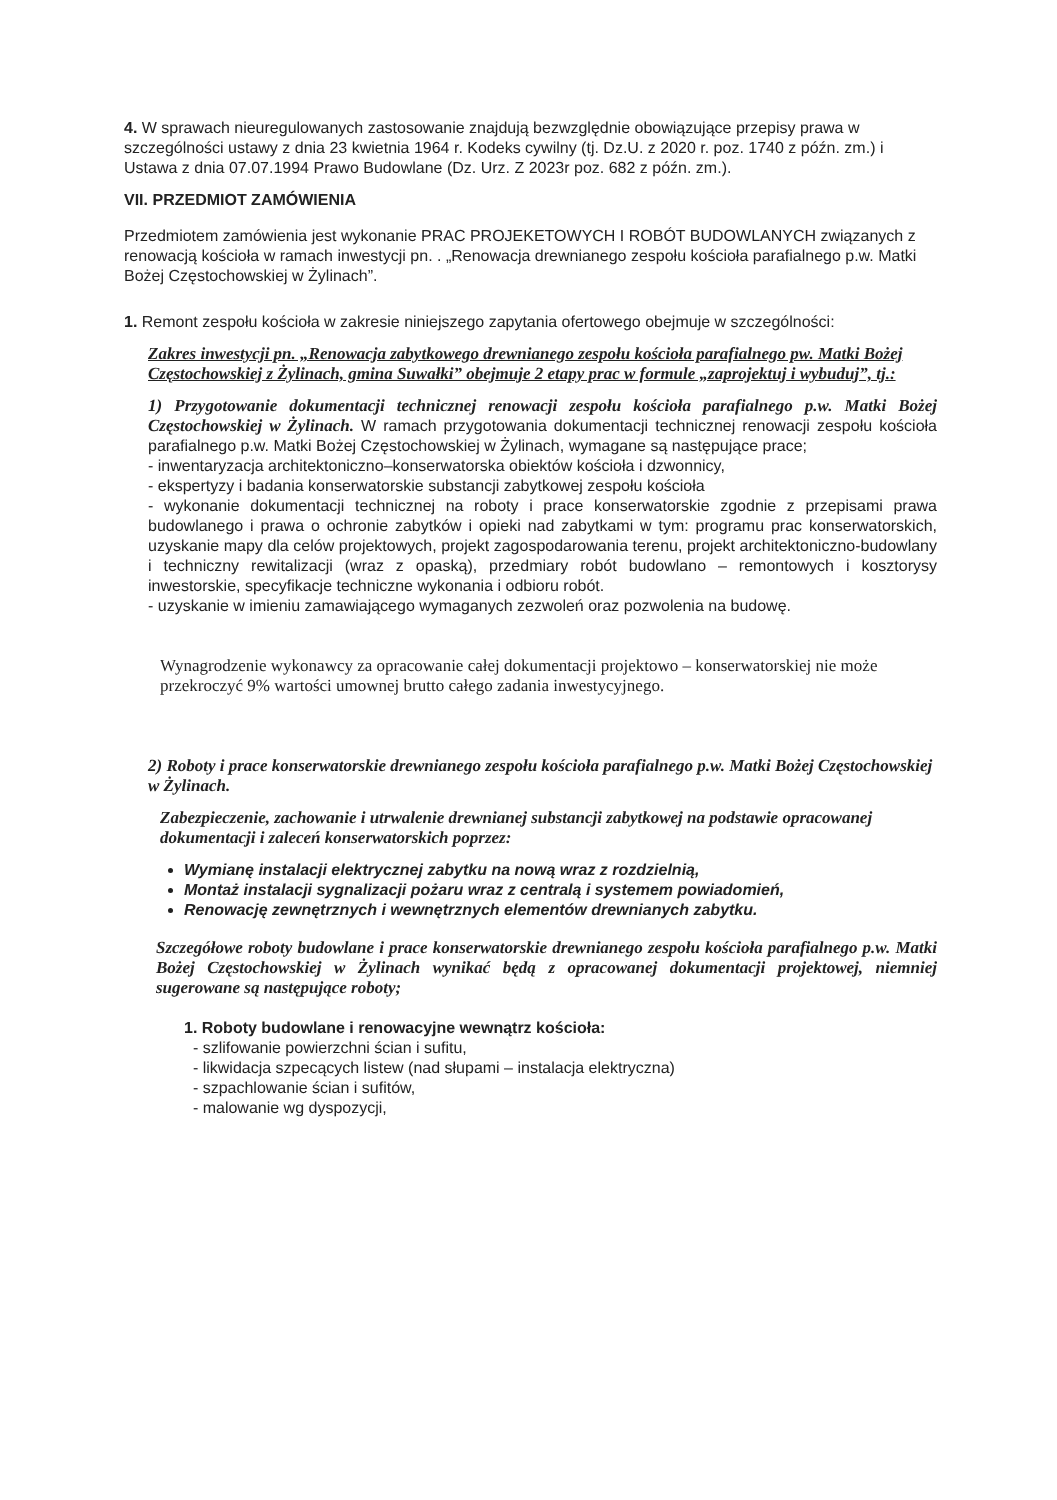4. W sprawach nieuregulowanych zastosowanie znajdują bezwzględnie obowiązujące przepisy prawa w szczególności ustawy z dnia 23 kwietnia 1964 r. Kodeks cywilny (tj. Dz.U. z 2020 r. poz. 1740 z późn. zm.) i Ustawa z dnia 07.07.1994 Prawo Budowlane (Dz. Urz. Z 2023r poz. 682 z późn. zm.).
VII. PRZEDMIOT ZAMÓWIENIA
Przedmiotem zamówienia jest wykonanie PRAC PROJEKETOWYCH I ROBÓT BUDOWLANYCH związanych z renowacją kościoła w ramach inwestycji pn. . „Renowacja drewnianego zespołu kościoła parafialnego p.w. Matki Bożej Częstochowskiej w Żylinach”.
1. Remont zespołu kościoła w zakresie niniejszego zapytania ofertowego obejmuje w szczególności:
Zakres inwestycji pn. „Renowacja zabytkowego drewnianego zespołu kościoła parafialnego pw. Matki Bożej Częstochowskiej z Żylinach, gmina Suwałki” obejmuje 2 etapy prac w formule „zaprojektuj i wybuduj”, tj.:
1) Przygotowanie dokumentacji technicznej renowacji zespołu kościoła parafialnego p.w. Matki Bożej Częstochowskiej w Żylinach. W ramach przygotowania dokumentacji technicznej renowacji zespołu kościoła parafialnego p.w. Matki Bożej Częstochowskiej w Żylinach, wymagane są następujące prace;
- inwentaryzacja architektoniczno–konserwatorska obiektów kościoła i dzwonnicy,
- ekspertyzy i badania konserwatorskie substancji zabytkowej zespołu kościoła
- wykonanie dokumentacji technicznej na roboty i prace konserwatorskie zgodnie z przepisami prawa budowlanego i prawa o ochronie zabytków i opieki nad zabytkami w tym: programu prac konserwatorskich, uzyskanie mapy dla celów projektowych, projekt zagospodarowania terenu, projekt architektoniczno-budowlany i techniczny rewitalizacji (wraz z opaską), przedmiary robót budowlano – remontowych i kosztorysy inwestorskie, specyfikacje techniczne wykonania i odbioru robót.
- uzyskanie w imieniu zamawiającego wymaganych zezwoleń oraz pozwolenia na budowę.
Wynagrodzenie wykonawcy za opracowanie całej dokumentacji projektowo – konserwatorskiej nie może przekroczyć 9% wartości umownej brutto całego zadania inwestycyjnego.
2) Roboty i prace konserwatorskie drewnianego zespołu kościoła parafialnego p.w. Matki Bożej Częstochowskiej w Żylinach.
Zabezpieczenie, zachowanie i utrwalenie drewnianej substancji zabytkowej na podstawie opracowanej dokumentacji i zaleceń konserwatorskich poprzez:
Wymianę instalacji elektrycznej zabytku na nową wraz z rozdzielnią,
Montaż instalacji sygnalizacji pożaru wraz z centralą i systemem powiadomień,
Renowację zewnętrznych i wewnętrznych elementów drewnianych zabytku.
Szczegółowe roboty budowlane i prace konserwatorskie drewnianego zespołu kościoła parafialnego p.w. Matki Bożej Częstochowskiej w Żylinach wynikać będą z opracowanej dokumentacji projektowej, niemniej sugerowane są następujące roboty;
1. Roboty budowlane i renowacyjne wewnątrz kościoła:
- szlifowanie powierzchni ścian i sufitu,
- likwidacja szpecących listew (nad słupami – instalacja elektryczna)
- szpachlowanie ścian i sufitów,
- malowanie wg dyspozycji,